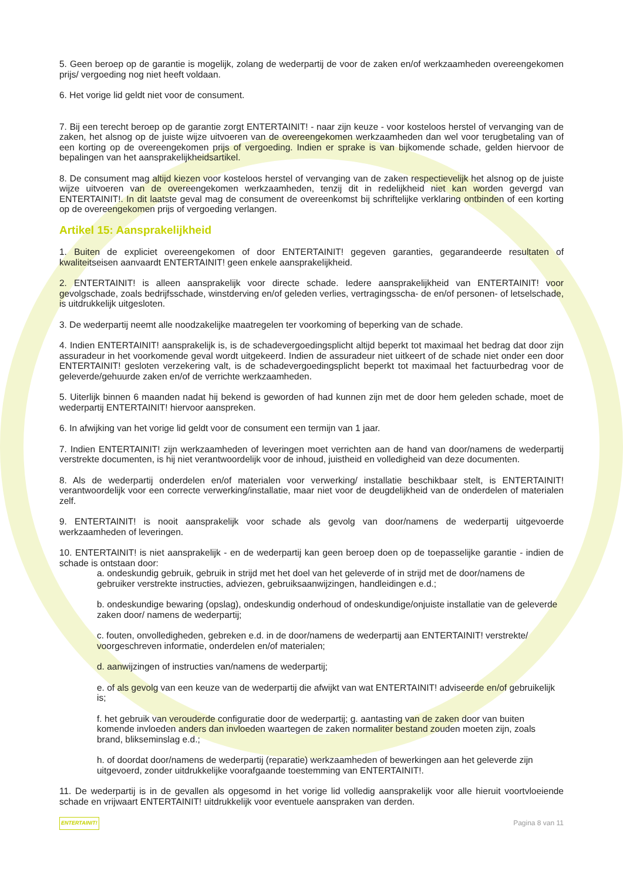5. Geen beroep op de garantie is mogelijk, zolang de wederpartij de voor de zaken en/of werkzaamheden overeengekomen prijs/ vergoeding nog niet heeft voldaan.
6. Het vorige lid geldt niet voor de consument.
7. Bij een terecht beroep op de garantie zorgt ENTERTAINIT! - naar zijn keuze - voor kosteloos herstel of vervanging van de zaken, het alsnog op de juiste wijze uitvoeren van de overeengekomen werkzaamheden dan wel voor terugbetaling van of een korting op de overeengekomen prijs of vergoeding. Indien er sprake is van bijkomende schade, gelden hiervoor de bepalingen van het aansprakelijkheidsartikel.
8. De consument mag altijd kiezen voor kosteloos herstel of vervanging van de zaken respectievelijk het alsnog op de juiste wijze uitvoeren van de overeengekomen werkzaamheden, tenzij dit in redelijkheid niet kan worden gevergd van ENTERTAINIT!. In dit laatste geval mag de consument de overeenkomst bij schriftelijke verklaring ontbinden of een korting op de overeengekomen prijs of vergoeding verlangen.
Artikel 15: Aansprakelijkheid
1. Buiten de expliciet overeengekomen of door ENTERTAINIT! gegeven garanties, gegarandeerde resultaten of kwaliteitseisen aanvaardt ENTERTAINIT! geen enkele aansprakelijkheid.
2. ENTERTAINIT! is alleen aansprakelijk voor directe schade. Iedere aansprakelijkheid van ENTERTAINIT! voor gevolgschade, zoals bedrijfsschade, winstderving en/of geleden verlies, vertragingsscha- de en/of personen- of letselschade, is uitdrukkelijk uitgesloten.
3. De wederpartij neemt alle noodzakelijke maatregelen ter voorkoming of beperking van de schade.
4. Indien ENTERTAINIT! aansprakelijk is, is de schadevergoedingsplicht altijd beperkt tot maximaal het bedrag dat door zijn assuradeur in het voorkomende geval wordt uitgekeerd. Indien de assuradeur niet uitkeert of de schade niet onder een door ENTERTAINIT! gesloten verzekering valt, is de schadevergoedingsplicht beperkt tot maximaal het factuurbedrag voor de geleverde/gehuurde zaken en/of de verrichte werkzaamheden.
5. Uiterlijk binnen 6 maanden nadat hij bekend is geworden of had kunnen zijn met de door hem geleden schade, moet de wederpartij ENTERTAINIT! hiervoor aanspreken.
6. In afwijking van het vorige lid geldt voor de consument een termijn van 1 jaar.
7. Indien ENTERTAINIT! zijn werkzaamheden of leveringen moet verrichten aan de hand van door/namens de wederpartij verstrekte documenten, is hij niet verantwoordelijk voor de inhoud, juistheid en volledigheid van deze documenten.
8. Als de wederpartij onderdelen en/of materialen voor verwerking/ installatie beschikbaar stelt, is ENTERTAINIT! verantwoordelijk voor een correcte verwerking/installatie, maar niet voor de deugdelijkheid van de onderdelen of materialen zelf.
9. ENTERTAINIT! is nooit aansprakelijk voor schade als gevolg van door/namens de wederpartij uitgevoerde werkzaamheden of leveringen.
10. ENTERTAINIT! is niet aansprakelijk - en de wederpartij kan geen beroep doen op de toepasselijke garantie - indien de schade is ontstaan door:
a. ondeskundig gebruik, gebruik in strijd met het doel van het geleverde of in strijd met de door/namens de gebruiker verstrekte instructies, adviezen, gebruiksaanwijzingen, handleidingen e.d.;
b. ondeskundige bewaring (opslag), ondeskundig onderhoud of ondeskundige/onjuiste installatie van de geleverde zaken door/ namens de wederpartij;
c. fouten, onvolledigheden, gebreken e.d. in de door/namens de wederpartij aan ENTERTAINIT! verstrekte/ voorgeschreven informatie, onderdelen en/of materialen;
d. aanwijzingen of instructies van/namens de wederpartij;
e. of als gevolg van een keuze van de wederpartij die afwijkt van wat ENTERTAINIT! adviseerde en/of gebruikelijk is;
f. het gebruik van verouderde configuratie door de wederpartij; g. aantasting van de zaken door van buiten komende invloeden anders dan invloeden waartegen de zaken normaliter bestand zouden moeten zijn, zoals brand, blikseminslag e.d.;
h. of doordat door/namens de wederpartij (reparatie) werkzaamheden of bewerkingen aan het geleverde zijn uitgevoerd, zonder uitdrukkelijke voorafgaande toestemming van ENTERTAINIT!.
11. De wederpartij is in de gevallen als opgesomd in het vorige lid volledig aansprakelijk voor alle hieruit voortvloeiende schade en vrijwaart ENTERTAINIT! uitdrukkelijk voor eventuele aanspraken van derden.
ENTERTAINIT! Pagina 8 van 11